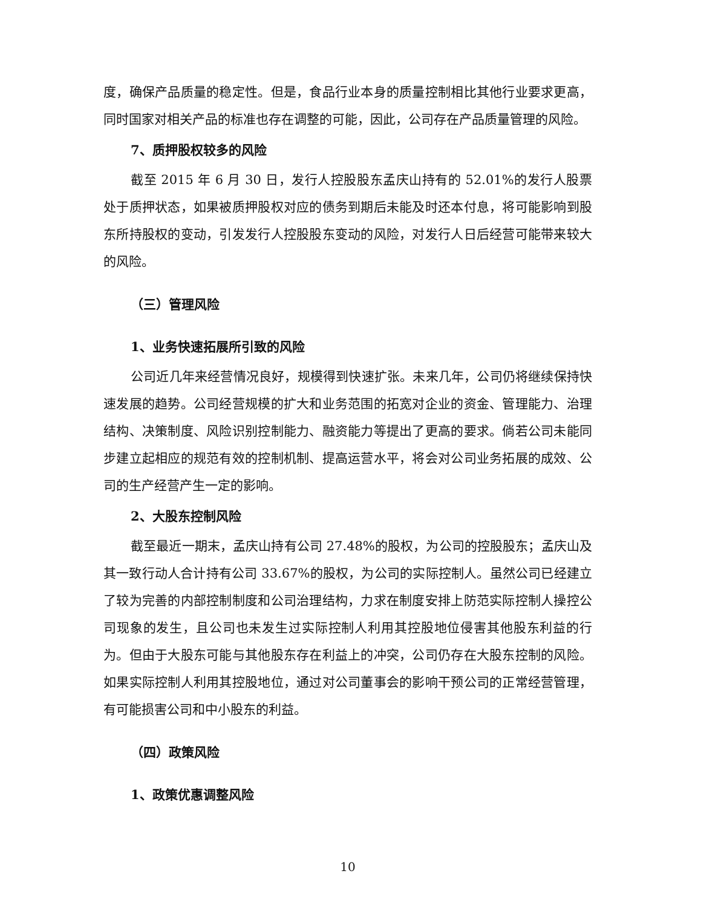度，确保产品质量的稳定性。但是，食品行业本身的质量控制相比其他行业要求更高，同时国家对相关产品的标准也存在调整的可能，因此，公司存在产品质量管理的风险。
7、质押股权较多的风险
截至 2015 年 6 月 30 日，发行人控股股东孟庆山持有的 52.01%的发行人股票处于质押状态，如果被质押股权对应的债务到期后未能及时还本付息，将可能影响到股东所持股权的变动，引发发行人控股股东变动的风险，对发行人日后经营可能带来较大的风险。
（三）管理风险
1、业务快速拓展所引致的风险
公司近几年来经营情况良好，规模得到快速扩张。未来几年，公司仍将继续保持快速发展的趋势。公司经营规模的扩大和业务范围的拓宽对企业的资金、管理能力、治理结构、决策制度、风险识别控制能力、融资能力等提出了更高的要求。倘若公司未能同步建立起相应的规范有效的控制机制、提高运营水平，将会对公司业务拓展的成效、公司的生产经营产生一定的影响。
2、大股东控制风险
截至最近一期末，孟庆山持有公司 27.48%的股权，为公司的控股股东；孟庆山及其一致行动人合计持有公司 33.67%的股权，为公司的实际控制人。虽然公司已经建立了较为完善的内部控制制度和公司治理结构，力求在制度安排上防范实际控制人操控公司现象的发生，且公司也未发生过实际控制人利用其控股地位侵害其他股东利益的行为。但由于大股东可能与其他股东存在利益上的冲突，公司仍存在大股东控制的风险。如果实际控制人利用其控股地位，通过对公司董事会的影响干预公司的正常经营管理，有可能损害公司和中小股东的利益。
（四）政策风险
1、政策优惠调整风险
10